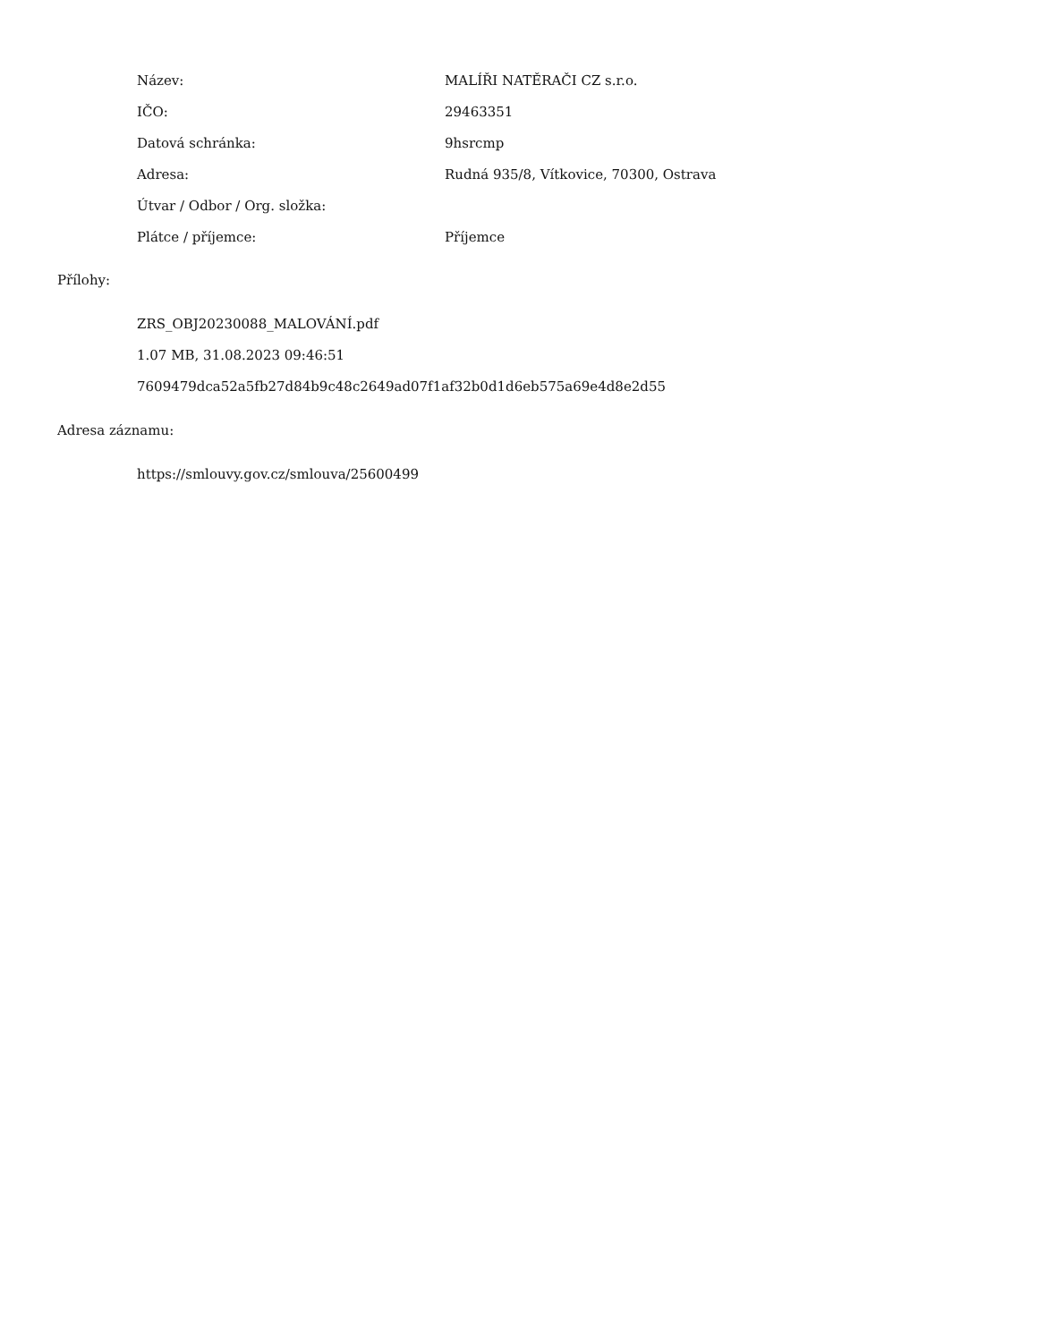| Název: | MALÍŘI NATĚRAČI CZ s.r.o. |
| IČO: | 29463351 |
| Datová schránka: | 9hsrcmp |
| Adresa: | Rudná 935/8, Vítkovice, 70300, Ostrava |
| Útvar / Odbor / Org. složka: | |
| Plátce / příjemce: | Příjemce |
Přílohy:
ZRS_OBJ20230088_MALOVÁNÍ.pdf
1.07 MB, 31.08.2023 09:46:51
7609479dca52a5fb27d84b9c48c2649ad07f1af32b0d1d6eb575a69e4d8e2d55
Adresa záznamu:
https://smlouvy.gov.cz/smlouva/25600499